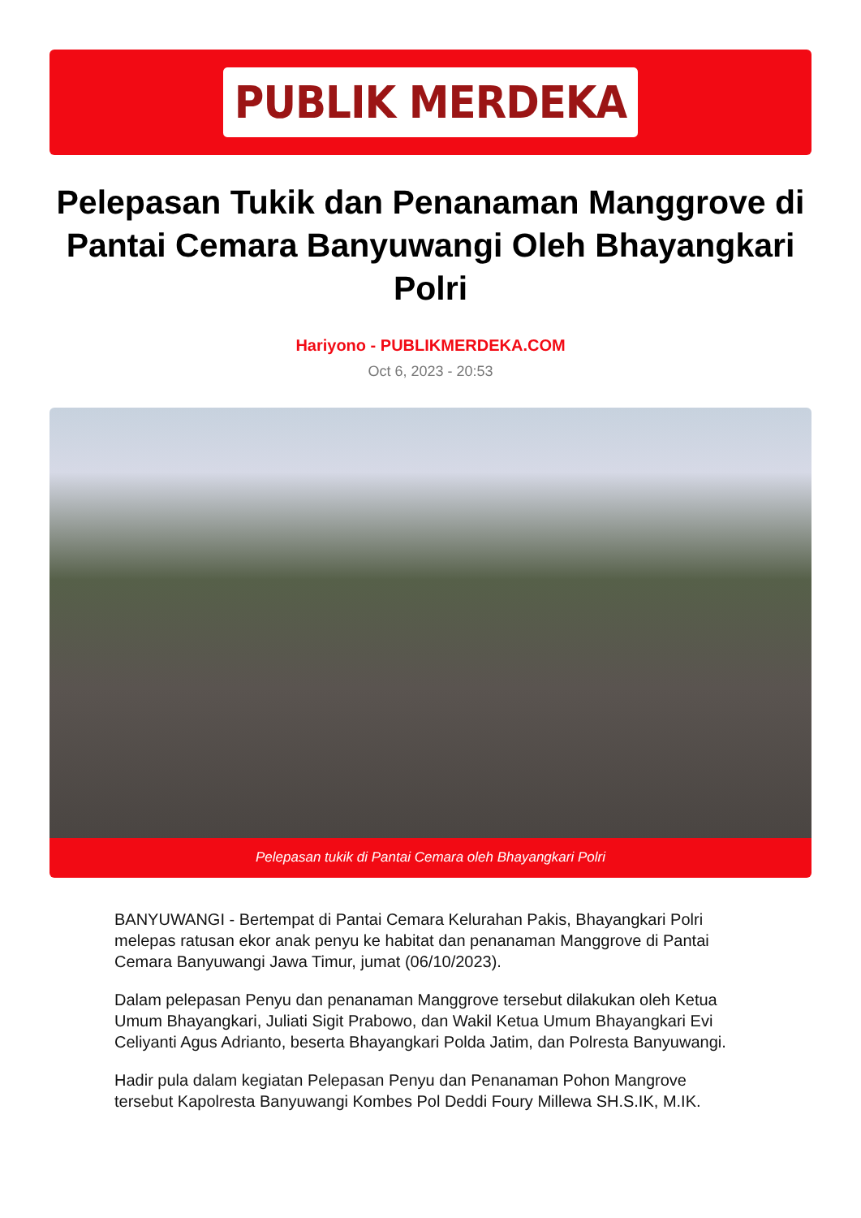PUBLIK MERDEKA
Pelepasan Tukik dan Penanaman Manggrove di Pantai Cemara Banyuwangi Oleh Bhayangkari Polri
Hariyono - PUBLIKMERDEKA.COM
Oct 6, 2023 - 20:53
Pelepasan tukik di Pantai Cemara oleh Bhayangkari Polri
BANYUWANGI - Bertempat di Pantai Cemara Kelurahan Pakis, Bhayangkari Polri melepas ratusan ekor anak penyu ke habitat dan penanaman Manggrove di Pantai Cemara Banyuwangi Jawa Timur, jumat (06/10/2023).
Dalam pelepasan Penyu dan penanaman Manggrove tersebut dilakukan oleh Ketua Umum Bhayangkari, Juliati Sigit Prabowo, dan Wakil Ketua Umum Bhayangkari Evi Celiyanti Agus Adrianto, beserta Bhayangkari Polda Jatim, dan Polresta Banyuwangi.
Hadir pula dalam kegiatan Pelepasan Penyu dan Penanaman Pohon Mangrove tersebut Kapolresta Banyuwangi Kombes Pol Deddi Foury Millewa SH.S.IK, M.IK.